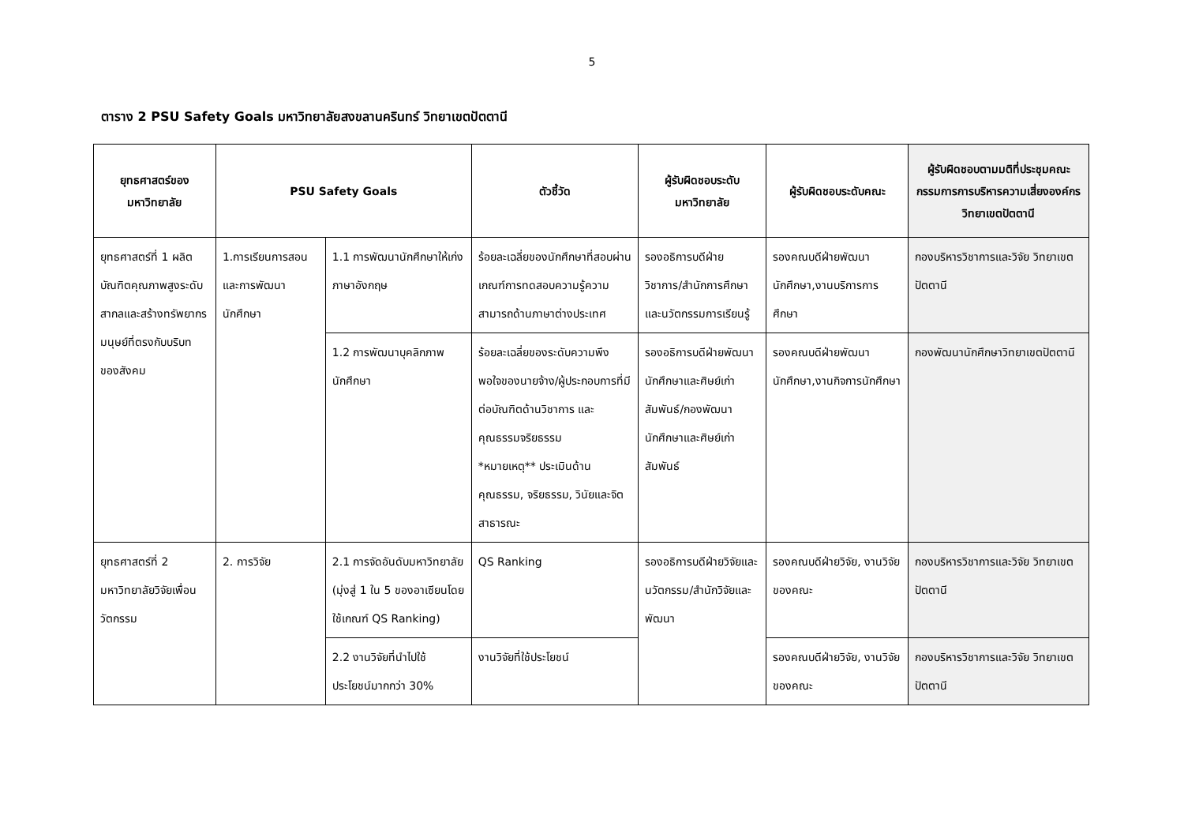5
ตาราง 2 PSU Safety Goals มหาวิทยาลัยสงขลานครินทร์ วิทยาเขตปัตตานี
| ยุทธศาสตร์ของมหาวิทยาลัย | PSU Safety Goals | | ตัวชี้วัด | ผู้รับผิดชอบระดับมหาวิทยาลัย | ผู้รับผิดชอบระดับคณะ | ผู้รับผิดชอบตามมติที่ประชุมคณะกรรมการการบริหารความเสี่ยงองค์กร วิทยาเขตปัตตานี |
| --- | --- | --- | --- | --- | --- | --- |
| ยุทธศาสตร์ที่ 1 ผลิตบัณฑิตคุณภาพสูงระดับสากลและสร้างทรัพยากรมนุษย์ที่ตรงกับบริบทของสังคม | 1.การเรียนการสอนและการพัฒนานักศึกษา | 1.1 การพัฒนานักศึกษาให้เก่งภาษาอังกฤษ | ร้อยละเฉลี่ยของนักศึกษาที่สอบผ่านเกณฑ์การทดสอบความรู้ความสามารถด้านภาษาต่างประเทศ | รองอธิการบดีฝ่ายวิชาการ/สำนักการศึกษาและนวัตกรรมการเรียนรู้ | รองคณบดีฝ่ายพัฒนานักศึกษา,งานบริการการศึกษา | กองบริหารวิชาการและวิจัย วิทยาเขตปัตตานี |
| | | 1.2 การพัฒนาบุคลิกภาพนักศึกษา | ร้อยละเฉลี่ยของระดับความพึงพอใจของนายจ้าง/ผู้ประกอบการที่มีต่อบัณฑิตด้านวิชาการ และคุณธรรมจริยธรรม *หมายเหตุ** ประเมินด้านคุณธรรม, จริยธรรม, วินัยและจิตสาธารณะ | รองอธิการบดีฝ่ายพัฒนานักศึกษาและศิษย์เก่าสัมพันธ์/กองพัฒนานักศึกษาและศิษย์เก่าสัมพันธ์ | รองคณบดีฝ่ายพัฒนานักศึกษา,งานกิจการนักศึกษา | กองพัฒนานักศึกษาวิทยาเขตปัตตานี |
| ยุทธศาสตร์ที่ 2 มหาวิทยาลัยวิจัยเพื่อนวัตกรรม | 2. การวิจัย | 2.1 การจัดอันดับมหาวิทยาลัย (มุ่งสู่ 1 ใน 5 ของอาเซียนโดยใช้เกณฑ์ QS Ranking) | QS Ranking | รองอธิการบดีฝ่ายวิจัยและนวัตกรรม/สำนักวิจัยและพัฒนา | รองคณบดีฝ่ายวิจัย, งานวิจัยของคณะ | กองบริหารวิชาการและวิจัย วิทยาเขตปัตตานี |
| | | 2.2 งานวิจัยที่นำไปใช้ประโยชน์มากกว่า 30% | งานวิจัยที่ใช้ประโยชน์ | | รองคณบดีฝ่ายวิจัย, งานวิจัยของคณะ | กองบริหารวิชาการและวิจัย วิทยาเขตปัตตานี |